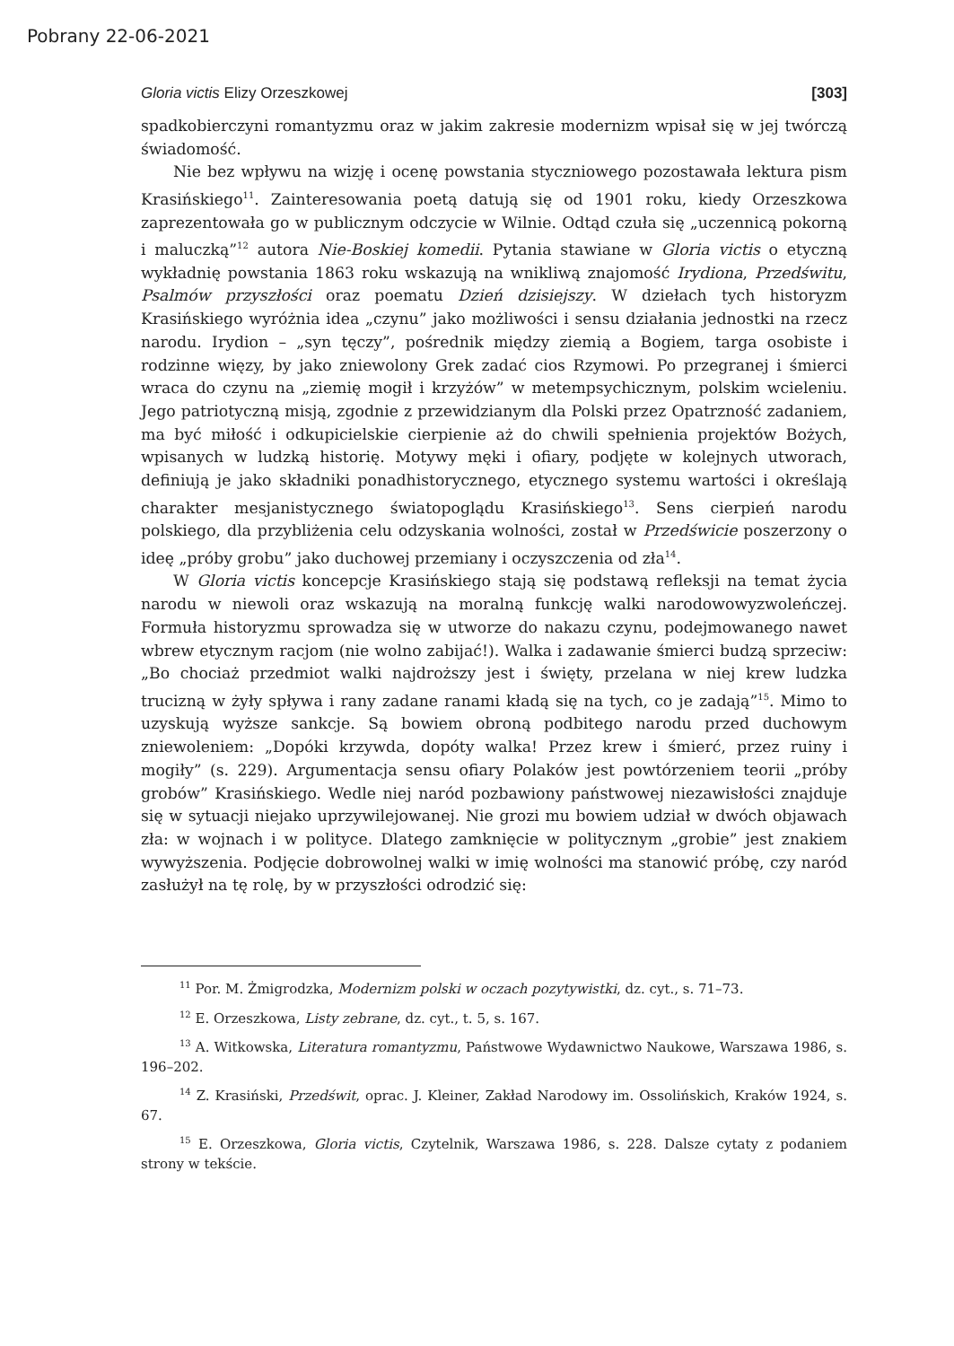Pobrany 22-06-2021
Gloria victis Elizy Orzeszkowej [303]
spadkobierczyni romantyzmu oraz w jakim zakresie modernizm wpisał się w jej twórczą świadomość.
Nie bez wpływu na wizję i ocenę powstania styczniowego pozostawała lektura pism Krasińskiego<sup>11</sup>. Zainteresowania poetą datują się od 1901 roku, kiedy Orzeszkowa zaprezentowała go w publicznym odczycie w Wilnie. Odtąd czuła się „uczennicą pokorną i maluczką”<sup>12</sup> autora Nie-Boskiej komedii. Pytania stawiane w Gloria victis o etyczną wykładnię powstania 1863 roku wskazują na wnikliwą znajomość Irydiona, Przedświtu, Psalmów przyszłości oraz poematu Dzień dzisiejszy. W dziełach tych historyzm Krasińskiego wyróżnia idea „czynu” jako możliwości i sensu działania jednostki na rzecz narodu. Irydion – „syn tęczy”, pośrednik między ziemią a Bogiem, targa osobiste i rodzinne więzy, by jako zniewolony Grek zadać cios Rzymowi. Po przegranej i śmierci wraca do czynu na „ziemię mogił i krzyżów” w metempsychicznym, polskim wcieleniu. Jego patriotyczną misją, zgodnie z przewidzianym dla Polski przez Opatrzność zadaniem, ma być miłość i odkupicielskie cierpienie aż do chwili spełnienia projektów Bożych, wpisanych w ludzką historię. Motywy męki i ofiary, podjęte w kolejnych utworach, definiują je jako składniki ponadhistorycznego, etycznego systemu wartości i określają charakter mesjanistycznego światopoglądu Krasińskiego<sup>13</sup>. Sens cierpień narodu polskiego, dla przybliżenia celu odzyskania wolności, został w Przedświcie poszerzony o ideę „próby grobu” jako duchowej przemiany i oczyszczenia od zła<sup>14</sup>.
W Gloria victis koncepcje Krasińskiego stają się podstawą refleksji na temat życia narodu w niewoli oraz wskazują na moralną funkcję walki narodowowyzwoleńczej. Formuła historyzmu sprowadza się w utworze do nakazu czynu, podejmowanego nawet wbrew etycznym racjom (nie wolno zabijać!). Walka i zadawanie śmierci budzą sprzeciw: „Bo chociaż przedmiot walki najdroższy jest i święty, przelana w niej krew ludzka trucizną w żyły spływa i rany zadane ranami kładą się na tych, co je zadają”<sup>15</sup>. Mimo to uzyskują wyższe sankcje. Są bowiem obroną podbitego narodu przed duchowym zniewoleniem: „Dopóki krzywda, dopóty walka! Przez krew i śmierć, przez ruiny i mogiły” (s. 229). Argumentacja sensu ofiary Polaków jest powtórzeniem teorii „próby grobów” Krasińskiego. Wedle niej naród pozbawiony państwowej niezawisłości znajduje się w sytuacji niejako uprzywilejowanej. Nie grozi mu bowiem udział w dwóch objawach zła: w wojnach i w polityce. Dlatego zamknięcie w politycznym „grobie” jest znakiem wywyższenia. Podjęcie dobrowolnej walki w imię wolności ma stanowić próbę, czy naród zasłużył na tę rolę, by w przyszłości odrodzić się:
<sup>11</sup> Por. M. Żmigrodzka, Modernizm polski w oczach pozytywistki, dz. cyt., s. 71–73.
<sup>12</sup> E. Orzeszkowa, Listy zebrane, dz. cyt., t. 5, s. 167.
<sup>13</sup> A. Witkowska, Literatura romantyzmu, Państwowe Wydawnictwo Naukowe, Warszawa 1986, s. 196–202.
<sup>14</sup> Z. Krasiński, Przedświt, oprac. J. Kleiner, Zakład Narodowy im. Ossolińskich, Kraków 1924, s. 67.
<sup>15</sup> E. Orzeszkowa, Gloria victis, Czytelnik, Warszawa 1986, s. 228. Dalsze cytaty z podaniem strony w tekście.